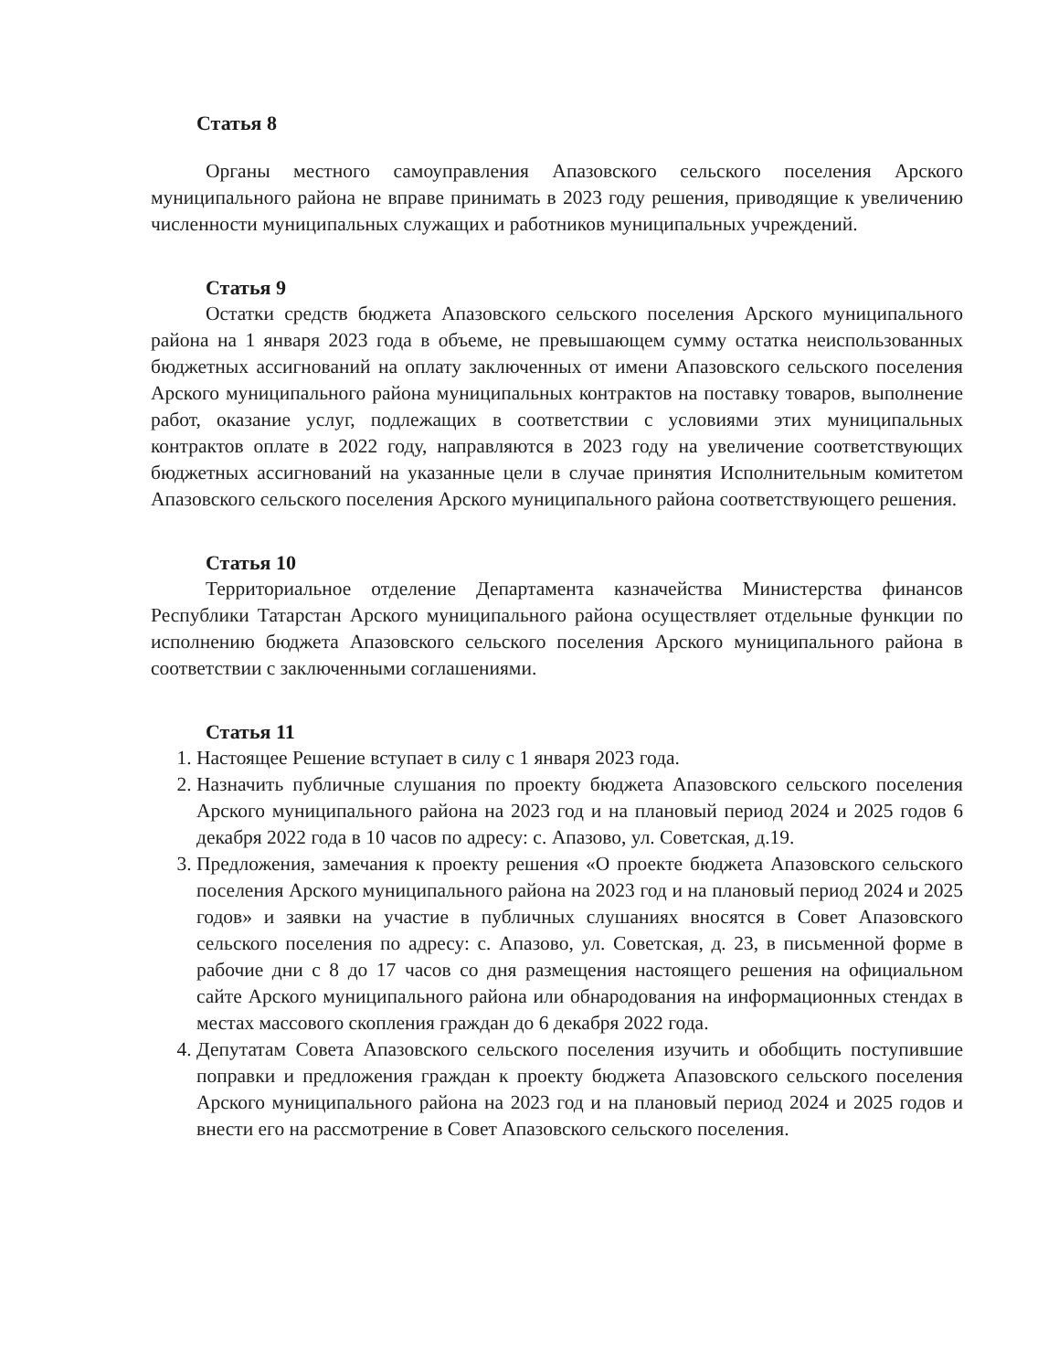Статья 8
Органы местного самоуправления Апазовского сельского поселения Арского муниципального района не вправе принимать в 2023 году решения, приводящие к увеличению численности муниципальных служащих и работников муниципальных учреждений.
Статья 9
Остатки средств бюджета Апазовского сельского поселения Арского муниципального района на 1 января 2023 года в объеме, не превышающем сумму остатка неиспользованных бюджетных ассигнований на оплату заключенных от имени Апазовского сельского поселения Арского муниципального района муниципальных контрактов на поставку товаров, выполнение работ, оказание услуг, подлежащих в соответствии с условиями этих муниципальных контрактов оплате в 2022 году, направляются в 2023 году на увеличение соответствующих бюджетных ассигнований на указанные цели в случае принятия Исполнительным комитетом Апазовского сельского поселения Арского муниципального района соответствующего решения.
Статья 10
Территориальное отделение Департамента казначейства Министерства финансов Республики Татарстан Арского муниципального района осуществляет отдельные функции по исполнению бюджета Апазовского сельского поселения Арского муниципального района в соответствии с заключенными соглашениями.
Статья 11
1. Настоящее Решение вступает в силу с 1 января 2023 года.
2. Назначить публичные слушания по проекту бюджета Апазовского сельского поселения Арского муниципального района на 2023 год и на плановый период 2024 и 2025 годов 6 декабря 2022 года в 10 часов по адресу: с. Апазово, ул. Советская, д.19.
3. Предложения, замечания к проекту решения «О проекте бюджета Апазовского сельского поселения Арского муниципального района на 2023 год и на плановый период 2024 и 2025 годов» и заявки на участие в публичных слушаниях вносятся в Совет Апазовского сельского поселения по адресу: с. Апазово, ул. Советская, д. 23, в письменной форме в рабочие дни с 8 до 17 часов со дня размещения настоящего решения на официальном сайте Арского муниципального района или обнародования на информационных стендах в местах массового скопления граждан до 6 декабря 2022 года.
4. Депутатам Совета Апазовского сельского поселения изучить и обобщить поступившие поправки и предложения граждан к проекту бюджета Апазовского сельского поселения Арского муниципального района на 2023 год и на плановый период 2024 и 2025 годов и внести его на рассмотрение в Совет Апазовского сельского поселения.